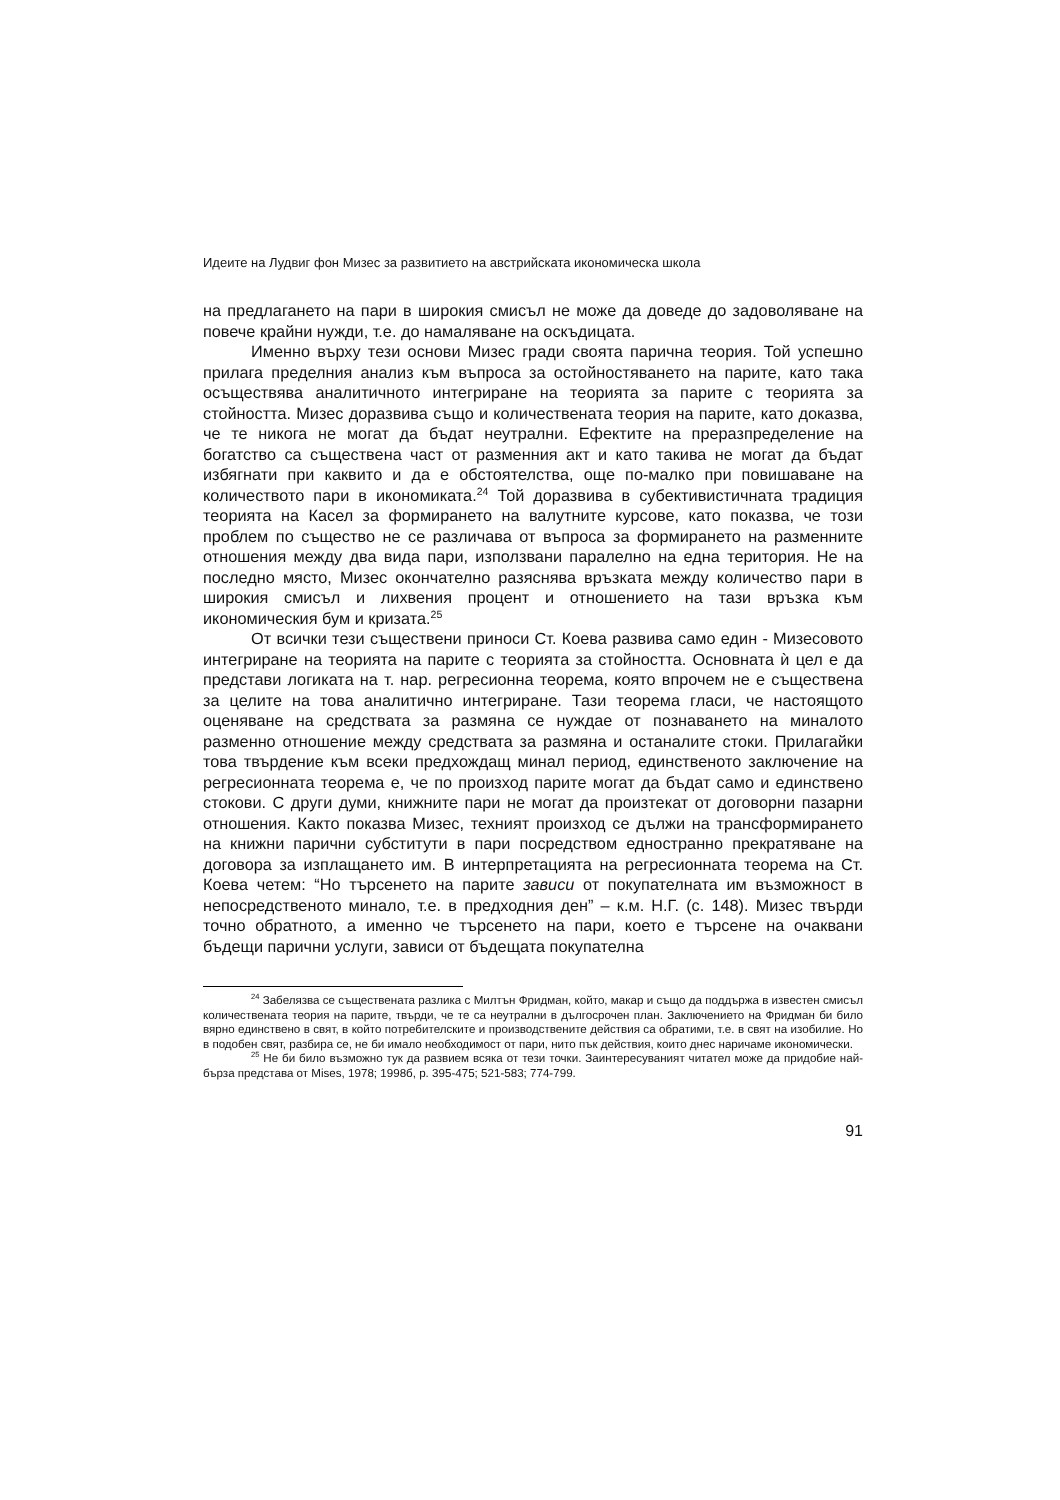Идеите на Лудвиг фон Мизес за развитието на австрийската икономическа школа
на предлагането на пари в широкия смисъл не може да доведе до задоволяване на повече крайни нужди, т.е. до намаляване на оскъдицата.
Именно върху тези основи Мизес гради своята парична теория. Той успешно прилага пределния анализ към въпроса за остойностяването на парите, като така осъществява аналитичното интегриране на теорията за парите с теорията за стойността. Мизес доразвива също и количествената теория на парите, като доказва, че те никога не могат да бъдат неутрални. Ефектите на преразпределение на богатство са съществена част от разменния акт и като такива не могат да бъдат избягнати при каквито и да е обстоятелства, още по-малко при повишаване на количеството пари в икономиката.<sup>24</sup> Той доразвива в субективистичната традиция теорията на Касел за формирането на валутните курсове, като показва, че този проблем по същество не се различава от въпроса за формирането на разменните отношения между два вида пари, използвани паралелно на една територия. Не на последно място, Мизес окончателно разяснява връзката между количество пари в широкия смисъл и лихвения процент и отношението на тази връзка към икономическия бум и кризата.<sup>25</sup>
От всички тези съществени приноси Ст. Коева развива само един - Мизесовото интегриране на теорията на парите с теорията за стойността. Основната ѝ цел е да представи логиката на т. нар. регресионна теорема, която впрочем не е съществена за целите на това аналитично интегриране. Тази теорема гласи, че настоящото оценяване на средствата за размяна се нуждае от познаването на миналото разменно отношение между средствата за размяна и останалите стоки. Прилагайки това твърдение към всеки предхождащ минал период, единственото заключение на регресионната теорема е, че по произход парите могат да бъдат само и единствено стокови. С други думи, книжните пари не могат да произтекат от договорни пазарни отношения. Както показва Мизес, техният произход се дължи на трансформирането на книжни парични субститути в пари посредством едностранно прекратяване на договора за изплащането им. В интерпретацията на регресионната теорема на Ст. Коева четем: “Но търсенето на парите зависи от покупателната им възможност в непосредственото минало, т.е. в предходния ден” – к.м. Н.Г. (с. 148). Мизес твърди точно обратното, а именно че търсенето на пари, което е търсене на очаквани бъдещи парични услуги, зависи от бъдещата покупателна
<sup>24</sup> Забелязва се съществената разлика с Милтън Фридман, който, макар и също да поддържа в известен смисъл количествената теория на парите, твърди, че те са неутрални в дългосрочен план. Заключението на Фридман би било вярно единствено в свят, в който потребителските и производствените действия са обратими, т.е. в свят на изобилие. Но в подобен свят, разбира се, не би имало необходимост от пари, нито пък действия, които днес наричаме икономически.
<sup>25</sup> Не би било възможно тук да развием всяка от тези точки. Заинтересуваният читател може да придобие най-бърза представа от Mises, 1978; 1998б, p. 395-475; 521-583; 774-799.
91